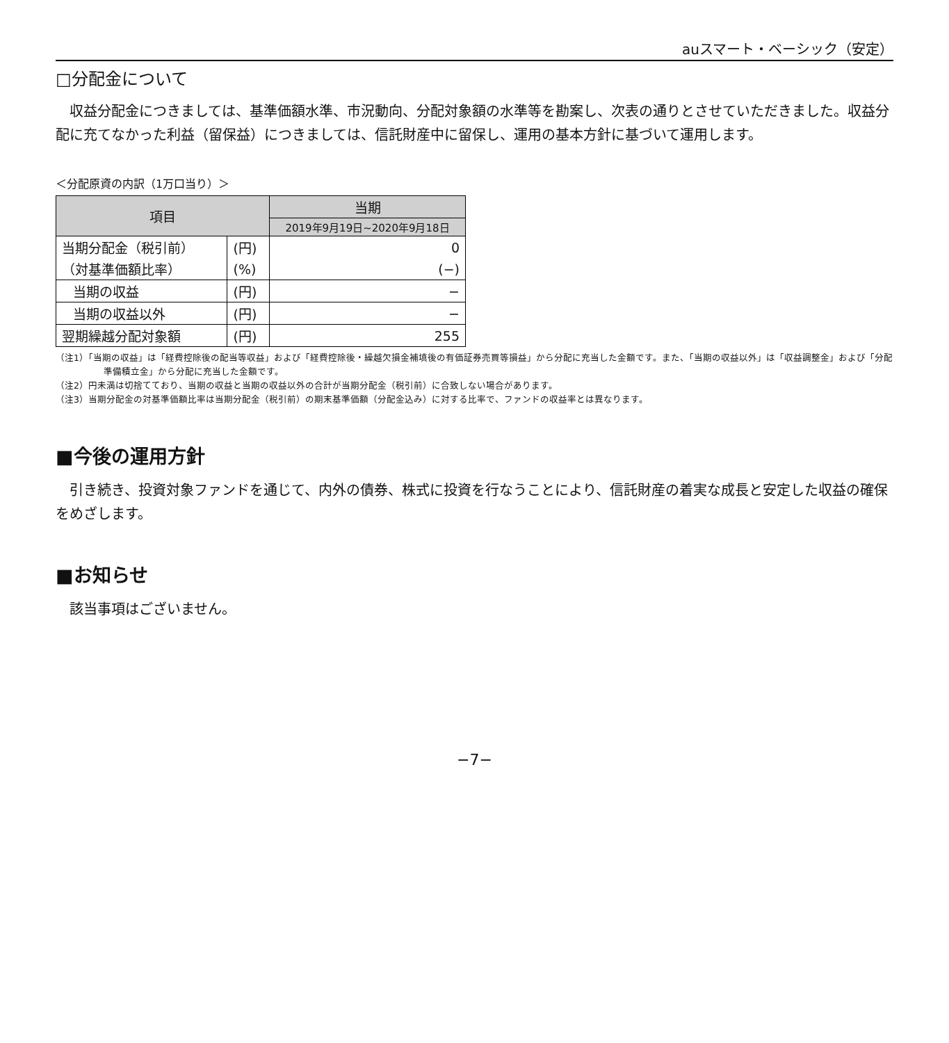auスマート・ベーシック（安定）
□分配金について
収益分配金につきましては、基準価額水準、市況動向、分配対象額の水準等を勘案し、次表の通りとさせていただきました。収益分配に充てなかった利益（留保益）につきましては、信託財産中に留保し、運用の基本方針に基づいて運用します。
＜分配原資の内訳（1万口当り）＞
| 項目 | | 当期 |
| --- | --- | --- |
| | | 2019年9月19日~2020年9月18日 |
| 当期分配金（税引前） | (円) | 0 |
| （対基準価額比率） | (%) | (−) |
| 当期の収益 | (円) | − |
| 当期の収益以外 | (円) | − |
| 翌期繰越分配対象額 | (円) | 255 |
（注1）「当期の収益」は「経費控除後の配当等収益」および「経費控除後・繰越欠損金補填後の有価証券売買等損益」から分配に充当した金額です。また、「当期の収益以外」は「収益調整金」および「分配準備積立金」から分配に充当した金額です。
（注2）円未満は切捨てており、当期の収益と当期の収益以外の合計が当期分配金（税引前）に合致しない場合があります。
（注3）当期分配金の対基準価額比率は当期分配金（税引前）の期末基準価額（分配金込み）に対する比率で、ファンドの収益率とは異なります。
■今後の運用方針
引き続き、投資対象ファンドを通じて、内外の債券、株式に投資を行なうことにより、信託財産の着実な成長と安定した収益の確保をめざします。
■お知らせ
該当事項はございません。
−7−